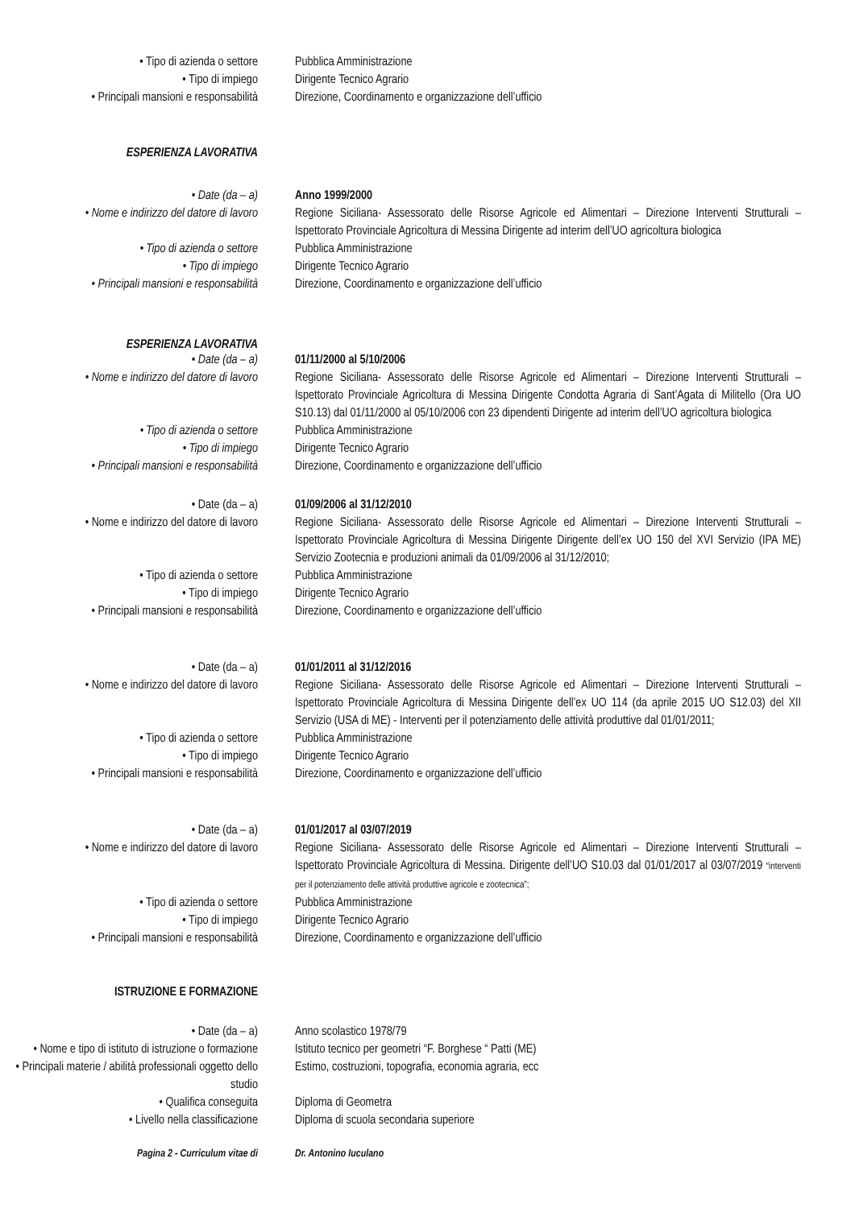• Tipo di azienda o settore Pubblica Amministrazione
• Tipo di impiego Dirigente Tecnico Agrario
• Principali mansioni e responsabilità
Direzione, Coordinamento e organizzazione dell’ufficio
ESPERIENZA LAVORATIVA
• Date (da – a) Anno 1999/2000
• Nome e indirizzo del datore di lavoro
Regione Siciliana- Assessorato delle Risorse Agricole ed Alimentari – Direzione Interventi Strutturali – Ispettorato Provinciale Agricoltura di Messina Dirigente ad interim dell’UO agricoltura biologica
• Tipo di azienda o settore Pubblica Amministrazione
• Tipo di impiego Dirigente Tecnico Agrario
• Principali mansioni e responsabilità
Direzione, Coordinamento e organizzazione dell’ufficio
ESPERIENZA LAVORATIVA
• Date (da – a) 01/11/2000 al 5/10/2006
• Nome e indirizzo del datore di lavoro
Regione Siciliana- Assessorato delle Risorse Agricole ed Alimentari – Direzione Interventi Strutturali – Ispettorato Provinciale Agricoltura di Messina Dirigente Condotta Agraria di Sant’Agata di Militello (Ora UO S10.13) dal 01/11/2000 al 05/10/2006 con 23 dipendenti Dirigente ad interim dell’UO agricoltura biologica
• Tipo di azienda o settore Pubblica Amministrazione
• Tipo di impiego Dirigente Tecnico Agrario
• Principali mansioni e responsabilità
Direzione, Coordinamento e organizzazione dell’ufficio
• Date (da – a) 01/09/2006 al 31/12/2010
• Nome e indirizzo del datore di lavoro
Regione Siciliana- Assessorato delle Risorse Agricole ed Alimentari – Direzione Interventi Strutturali – Ispettorato Provinciale Agricoltura di Messina Dirigente Dirigente dell’ex UO 150 del XVI Servizio (IPA ME) Servizio Zootecnia e produzioni animali da 01/09/2006 al 31/12/2010;
• Tipo di azienda o settore Pubblica Amministrazione
• Tipo di impiego Dirigente Tecnico Agrario
• Principali mansioni e responsabilità
Direzione, Coordinamento e organizzazione dell’ufficio
• Date (da – a) 01/01/2011 al 31/12/2016
• Nome e indirizzo del datore di lavoro
Regione Siciliana- Assessorato delle Risorse Agricole ed Alimentari – Direzione Interventi Strutturali – Ispettorato Provinciale Agricoltura di Messina Dirigente dell’ex UO 114 (da aprile 2015 UO S12.03) del XII Servizio (USA di ME) - Interventi per il potenziamento delle attività produttive dal 01/01/2011;
• Tipo di azienda o settore Pubblica Amministrazione
• Tipo di impiego Dirigente Tecnico Agrario
• Principali mansioni e responsabilità
Direzione, Coordinamento e organizzazione dell’ufficio
• Date (da – a) 01/01/2017 al 03/07/2019
• Nome e indirizzo del datore di lavoro
Regione Siciliana- Assessorato delle Risorse Agricole ed Alimentari – Direzione Interventi Strutturali – Ispettorato Provinciale Agricoltura di Messina. Dirigente dell’UO S10.03 dal 01/01/2017 al 03/07/2019 “interventi per il potenziamento delle attività produttive agricole e zootecnica”;
• Tipo di azienda o settore Pubblica Amministrazione
• Tipo di impiego Dirigente Tecnico Agrario
• Principali mansioni e responsabilità
Direzione, Coordinamento e organizzazione dell’ufficio
ISTRUZIONE E FORMAZIONE
• Date (da – a) Anno scolastico 1978/79
• Nome e tipo di istituto di istruzione o formazione
Istituto tecnico per geometri “F. Borghese “ Patti (ME)
• Principali materie / abilità professionali oggetto dello studio
Estimo, costruzioni, topografia, economia agraria, ecc
• Qualifica conseguita Diploma di Geometra
• Livello nella classificazione Diploma di scuola secondaria superiore
Pagina 2 - Curriculum vitae di Dr. Antonino Iuculano